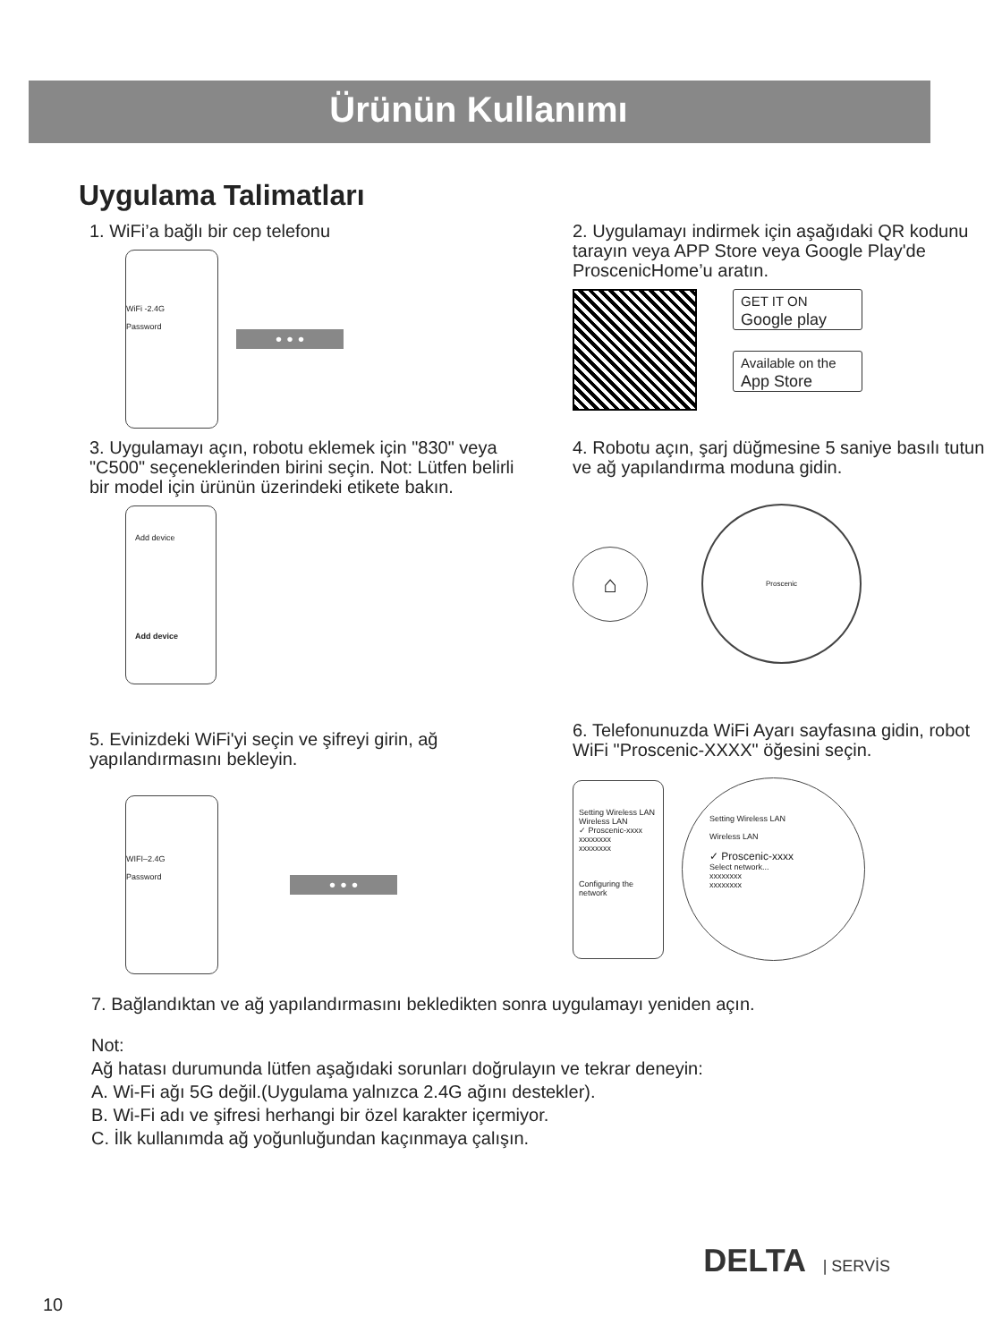Ürünün Kullanımı
Uygulama Talimatları
1. WiFi’a bağlı bir cep telefonu
WiFi -2.4G
Password
• • •
2. Uygulamayı indirmek için aşağıdaki QR kodunu tarayın veya APP Store veya Google Play'de ProscenicHome’u aratın.
GET IT ON
Google play
Available on the
App Store
3. Uygulamayı açın, robotu eklemek için "830" veya "C500" seçeneklerinden birini seçin. Not: Lütfen belirli bir model için ürünün üzerindeki etikete bakın.
Add device
Add device
4. Robotu açın, şarj düğmesine 5 saniye basılı tutun ve ağ yapılandırma moduna gidin.
⌂
Proscenic
5. Evinizdeki WiFi'yi seçin ve şifreyi girin, ağ yapılandırmasını bekleyin.
WIFI–2.4G
Password
• • •
6. Telefonunuzda WiFi Ayarı sayfasına gidin, robot WiFi "Proscenic-XXXX" öğesini seçin.
Setting Wireless LAN
Wireless LAN
✓ Proscenic-xxxx
xxxxxxxx
xxxxxxxx
Configuring the network
Setting Wireless LAN
Wireless LAN
✓ Proscenic-xxxx
Select network...
xxxxxxxx
xxxxxxxx
7. Bağlandıktan ve ağ yapılandırmasını bekledikten sonra uygulamayı yeniden açın.
Not:
Ağ hatası durumunda lütfen aşağıdaki sorunları doğrulayın ve tekrar deneyin:
A. Wi-Fi ağı 5G değil.(Uygulama yalnızca 2.4G ağını destekler).
B. Wi-Fi adı ve şifresi herhangi bir özel karakter içermiyor.
C. İlk kullanımda ağ yoğunluğundan kaçınmaya çalışın.
DELTA | SERVİS
10